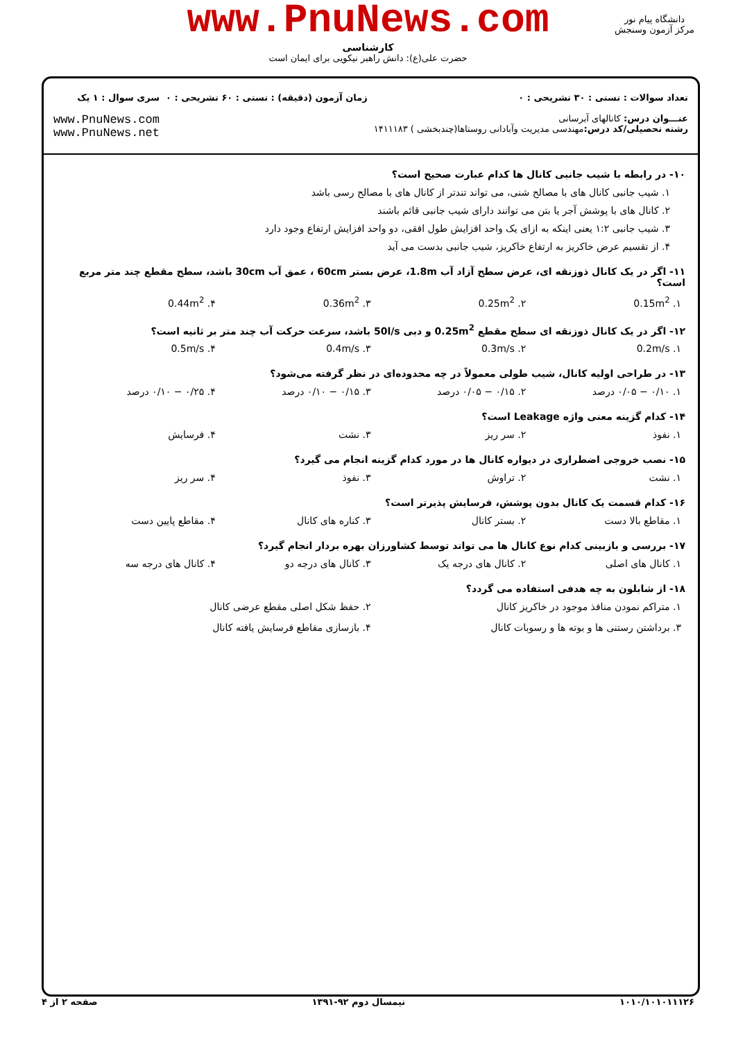www.PnuNews.com
کارشناسی
حضرت علی(ع): دانش راهبر نیکویی برای ایمان است
دانشگاه پیام نور
مرکز آزمون وسنجش
تعداد سوالات : تستی : ۳۰ تشریحی : ۰
عنـــوان درس: کانالهای آبرسانی
رشته تحصیلی/کد درس: مهندسی مدیریت وآبادانی روستاها(چندبخشی ) ۱۴۱۱۱۸۳
زمان آزمون (دقیقه) : تستی : ۶۰ تشریحی : ۰
سری سوال : ۱ یک
www.PnuNews.com
www.PnuNews.net
۱۰- در رابطه با شیب جانبی کانال ها کدام عبارت صحیح است؟
۱. شیب جانبی کانال های با مصالح شنی، می تواند تندتر از کانال های با مصالح رسی باشد
۲. کانال های با پوشش آجر یا بتن می توانند دارای شیب جانبی قائم باشند
۳. شیب جانبی ۱:۲ یعنی اینکه به ازای یک واحد افزایش طول افقی، دو واحد افزایش ارتفاع وجود دارد
۴. از تقسیم عرض خاکریز به ارتفاع خاکریز، شیب جانبی بدست می آید
۱۱- اگر در یک کانال ذوزنقه ای، عرض سطح آزاد آب 1.8m، عرض بستر 60cm ، عمق آب 30cm باشد، سطح مقطع چند متر مربع است؟
۱. 0.15m<sup>2</sup> ۲. 0.25m<sup>2</sup> ۳. 0.36m<sup>2</sup> ۴. 0.44m<sup>2</sup>
۱۲- اگر در یک کانال ذوزنقه ای سطح مقطع 0.25m<sup>2</sup> و دبی 50l/s باشد، سرعت حرکت آب چند متر بر ثانیه است؟
۱. 0.2m/s ۲. 0.3m/s ۳. 0.4m/s ۴. 0.5m/s
۱۳- در طراحی اولیه کانال، شیب طولی معمولاً در چه محدوده‌ای در نظر گرفته می‌شود؟
۱. ۰/۱۰ − ۰/۰۵ درصد ۲. ۰/۱۵ − ۰/۰۵ درصد ۳. ۰/۱۵ − ۰/۱۰ درصد ۴. ۰/۲۵ − ۰/۱۰ درصد
۱۴- کدام گزینه معنی واژه Leakage است؟
۱. نفوذ ۲. سر ریز ۳. نشت ۴. فرسایش
۱۵- نصب خروجی اضطراری در دیواره کانال ها در مورد کدام گزینه انجام می گیرد؟
۱. نشت ۲. تراوش ۳. نفوذ ۴. سر ریز
۱۶- کدام قسمت یک کانال بدون پوشش، فرسایش پذیرتر است؟
۱. مقاطع بالا دست ۲. بستر کانال ۳. کناره های کانال ۴. مقاطع پایین دست
۱۷- بررسی و بازبینی کدام نوع کانال ها می تواند توسط کشاورزان بهره بردار انجام گیرد؟
۱. کانال های اصلی ۲. کانال های درجه یک ۳. کانال های درجه دو ۴. کانال های درجه سه
۱۸- از شابلون به چه هدفی استفاده می گردد؟
۱. متراکم نمودن منافذ موجود در خاکریز کانال
۲. حفظ شکل اصلی مقطع عرضی کانال
۳. برداشتن رستنی ها و بوته ها و رسوبات کانال
۴. بازسازی مقاطع فرسایش یافته کانال
۱۰۱۰/۱۰۱۰۱۱۱۲۶ نیمسال دوم ۹۲-۱۳۹۱ صفحه ۲ از ۴